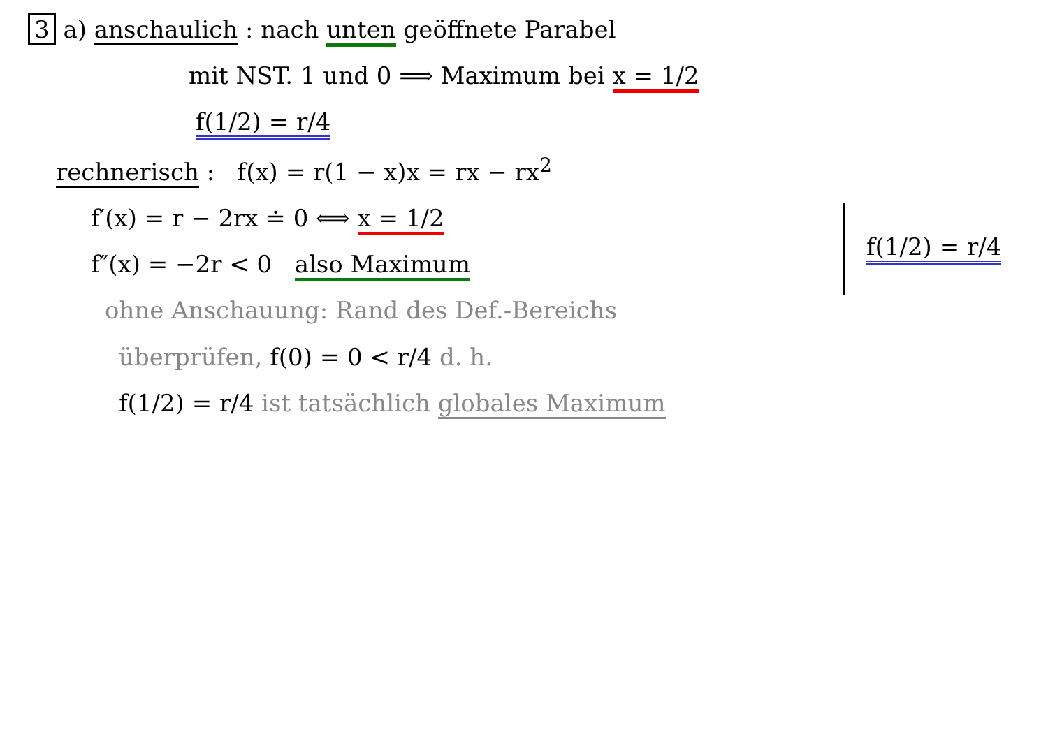3 a) anschaulich : nach unten geöffnete Parabel
mit NST. 1 und 0 ⟹ Maximum bei x = 1/2
f(1/2) = r/4
rechnerisch : f(x) = r(1 − x)x = rx − rx<sup>2</sup>
f′(x) = r − 2rx ≐ 0 ⟺ x = 1/2
f″(x) = −2r < 0 also Maximum
f(1/2) = r/4
ohne Anschauung: Rand des Def.-Bereichs
überprüfen, f(0) = 0 < r/4 d. h.
f(1/2) = r/4 ist tatsächlich globales Maximum